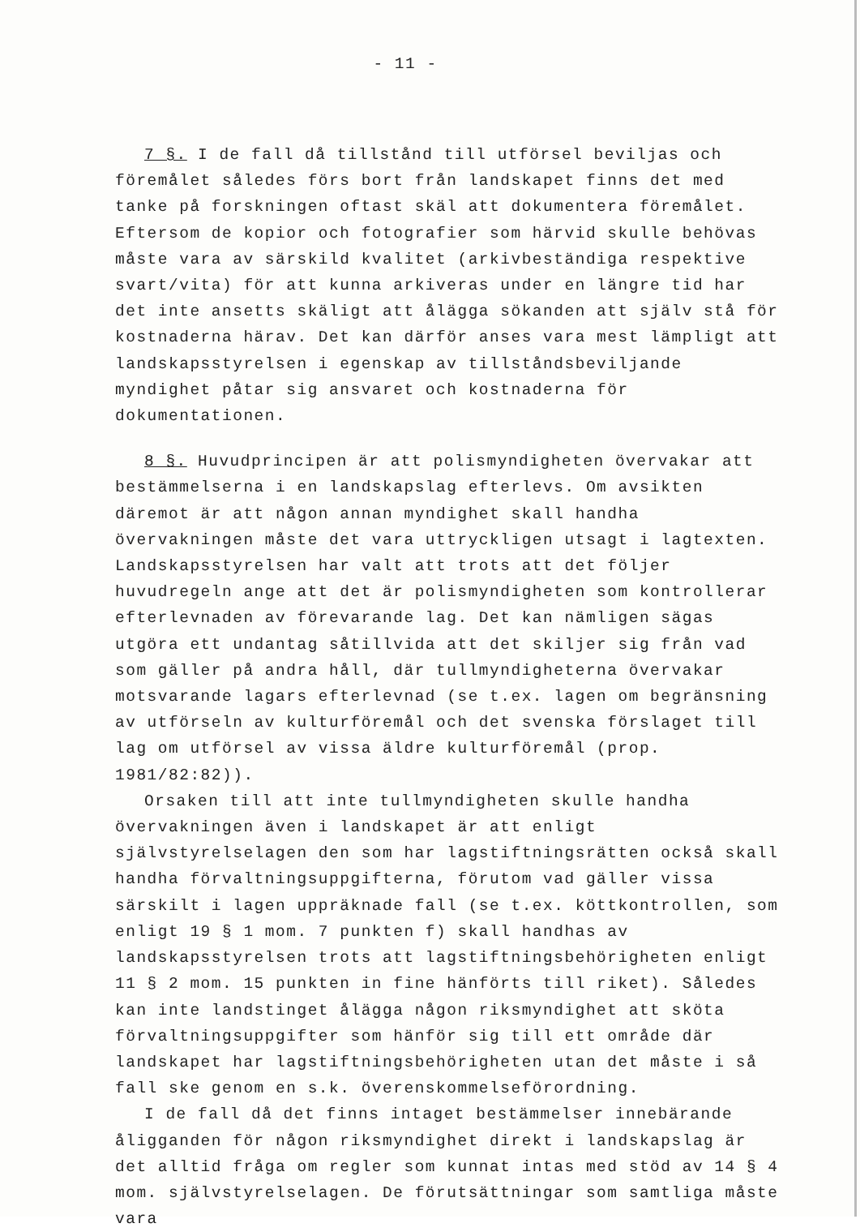- 11 -
7 §. I de fall då tillstånd till utförsel beviljas och föremålet således förs bort från landskapet finns det med tanke på forskningen oftast skäl att dokumentera föremålet. Eftersom de kopior och fotografier som härvid skulle behövas måste vara av särskild kvalitet (arkivbeständiga respektive svart/vita) för att kunna arkiveras under en längre tid har det inte ansetts skäligt att ålägga sökanden att själv stå för kostnaderna härav. Det kan därför anses vara mest lämpligt att landskapsstyrelsen i egenskap av tillståndsbeviljande myndighet påtar sig ansvaret och kostnaderna för dokumentationen.
8 §. Huvudprincipen är att polismyndigheten övervakar att bestämmelserna i en landskapslag efterlevs. Om avsikten däremot är att någon annan myndighet skall handha övervakningen måste det vara uttryckligen utsagt i lagtexten. Landskapsstyrelsen har valt att trots att det följer huvudregeln ange att det är polismyndigheten som kontrollerar efterlevnaden av förevarande lag. Det kan nämligen sägas utgöra ett undantag såtillvida att det skiljer sig från vad som gäller på andra håll, där tullmyndigheterna övervakar motsvarande lagars efterlevnad (se t.ex. lagen om begränsning av utförseln av kulturföremål och det svenska förslaget till lag om utförsel av vissa äldre kulturföremål (prop. 1981/82:82)).
Orsaken till att inte tullmyndigheten skulle handha övervakningen även i landskapet är att enligt självstyrelselagen den som har lagstiftningsrätten också skall handha förvaltningsuppgifterna, förutom vad gäller vissa särskilt i lagen uppräknade fall (se t.ex. köttkontrollen, som enligt 19 § 1 mom. 7 punkten f) skall handhas av landskapsstyrelsen trots att lagstiftningsbehörigheten enligt 11 § 2 mom. 15 punkten in fine hänförts till riket). Således kan inte landstinget ålägga någon riksmyndighet att sköta förvaltningsuppgifter som hänför sig till ett område där landskapet har lagstiftningsbehörigheten utan det måste i så fall ske genom en s.k. överenskommelseförordning.
I de fall då det finns intaget bestämmelser innebärande åligganden för någon riksmyndighet direkt i landskapslag är det alltid fråga om regler som kunnat intas med stöd av 14 § 4 mom. självstyrelselagen. De förutsättningar som samtliga måste vara